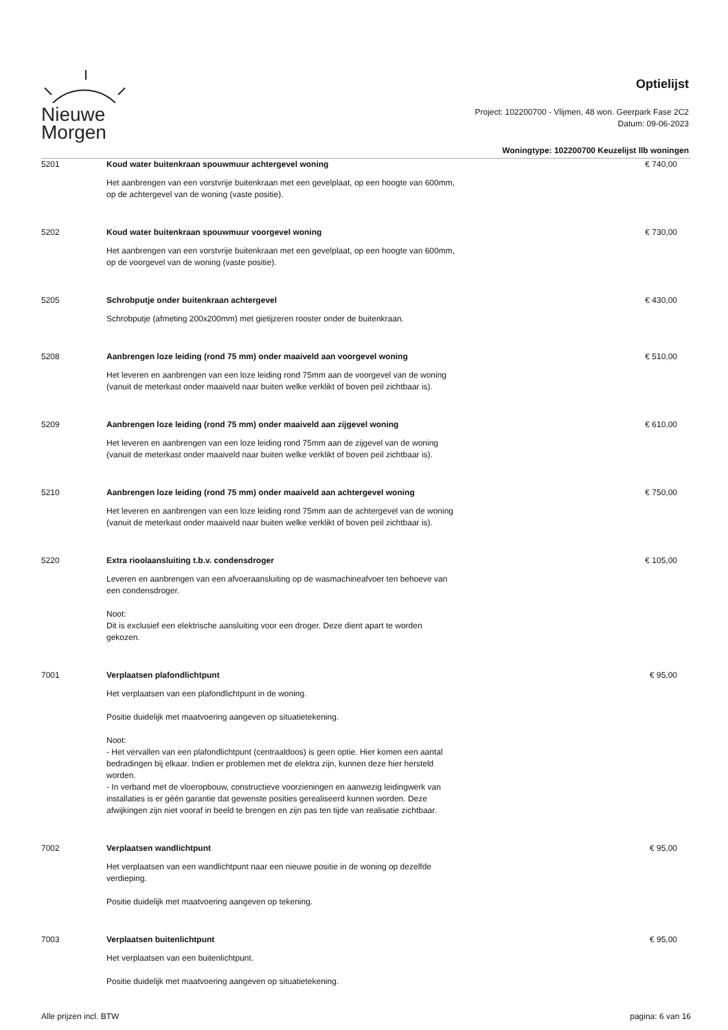Nieuwe
Morgen
Optielijst
Project: 102200700 - Vlijmen, 48 won. Geerpark Fase 2C2
Datum: 09-06-2023
Woningtype: 102200700 Keuzelijst llb woningen
5201 Koud water buitenkraan spouwmuur achtergevel woning
Het aanbrengen van een vorstvrije buitenkraan met een gevelplaat, op een hoogte van 600mm, op de achtergevel van de woning (vaste positie).
€ 740,00
5202 Koud water buitenkraan spouwmuur voorgevel woning
Het aanbrengen van een vorstvrije buitenkraan met een gevelplaat, op een hoogte van 600mm, op de voorgevel van de woning (vaste positie).
€ 730,00
5205 Schrobputje onder buitenkraan achtergevel
Schrobputje (afmeting 200x200mm) met gietijzeren rooster onder de buitenkraan.
€ 430,00
5208 Aanbrengen loze leiding (rond 75 mm) onder maaiveld aan voorgevel woning
Het leveren en aanbrengen van een loze leiding rond 75mm aan de voorgevel van de woning (vanuit de meterkast onder maaiveld naar buiten welke verklikt of boven peil zichtbaar is).
€ 510,00
5209 Aanbrengen loze leiding (rond 75 mm) onder maaiveld aan zijgevel woning
Het leveren en aanbrengen van een loze leiding rond 75mm aan de zijgevel van de woning (vanuit de meterkast onder maaiveld naar buiten welke verklikt of boven peil zichtbaar is).
€ 610,00
5210 Aanbrengen loze leiding (rond 75 mm) onder maaiveld aan achtergevel woning
Het leveren en aanbrengen van een loze leiding rond 75mm aan de achtergevel van de woning (vanuit de meterkast onder maaiveld naar buiten welke verklikt of boven peil zichtbaar is).
€ 750,00
5220 Extra rioolaansluiting t.b.v. condensdroger
Leveren en aanbrengen van een afvoeraansluiting op de wasmachineafvoer ten behoeve van een condensdroger.
Noot:
Dit is exclusief een elektrische aansluiting voor een droger. Deze dient apart te worden gekozen.
€ 105,00
7001 Verplaatsen plafondlichtpunt
Het verplaatsen van een plafondlichtpunt in de woning.
Positie duidelijk met maatvoering aangeven op situatietekening.
Noot:
- Het vervallen van een plafondlichtpunt (centraaldoos) is geen optie. Hier komen een aantal bedradingen bij elkaar. Indien er problemen met de elektra zijn, kunnen deze hier hersteld worden.
- In verband met de vloeropbouw, constructieve voorzieningen en aanwezig leidingwerk van installaties is er géén garantie dat gewenste posities gerealiseerd kunnen worden. Deze afwijkingen zijn niet vooraf in beeld te brengen en zijn pas ten tijde van realisatie zichtbaar.
€ 95,00
7002 Verplaatsen wandlichtpunt
Het verplaatsen van een wandlichtpunt naar een nieuwe positie in de woning op dezelfde verdieping.
Positie duidelijk met maatvoering aangeven op tekening.
€ 95,00
7003 Verplaatsen buitenlichtpunt
Het verplaatsen van een buitenlichtpunt.
Positie duidelijk met maatvoering aangeven op situatietekening.
€ 95,00
Alle prijzen incl. BTW pagina: 6 van 16